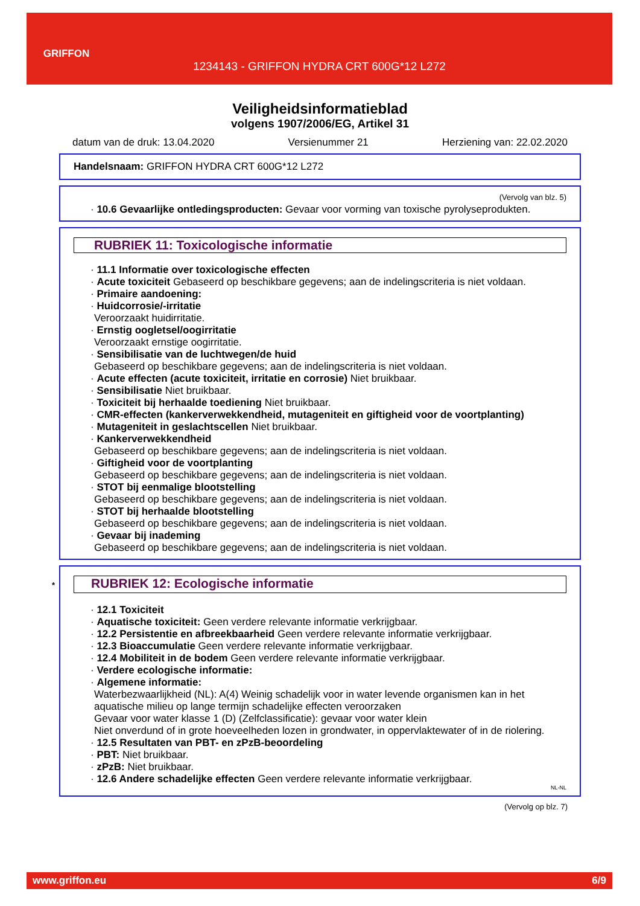GRIFFON
1234143 - GRIFFON HYDRA CRT 600G*12 L272
Veiligheidsinformatieblad
volgens 1907/2006/EG, Artikel 31
datum van de druk: 13.04.2020 Versienummer 21 Herziening van: 22.02.2020
Handelsnaam: GRIFFON HYDRA CRT 600G*12 L272
(Vervolg van blz. 5)
· 10.6 Gevaarlijke ontledingsproducten: Gevaar voor vorming van toxische pyrolyseprodukten.
RUBRIEK 11: Toxicologische informatie
· 11.1 Informatie over toxicologische effecten
· Acute toxiciteit Gebaseerd op beschikbare gegevens; aan de indelingscriteria is niet voldaan.
· Primaire aandoening:
· Huidcorrosie/-irritatie
Veroorzaakt huidirritatie.
· Ernstig oogletsel/oogirritatie
Veroorzaakt ernstige oogirritatie.
· Sensibilisatie van de luchtwegen/de huid
Gebaseerd op beschikbare gegevens; aan de indelingscriteria is niet voldaan.
· Acute effecten (acute toxiciteit, irritatie en corrosie) Niet bruikbaar.
· Sensibilisatie Niet bruikbaar.
· Toxiciteit bij herhaalde toediening Niet bruikbaar.
· CMR-effecten (kankerverwekkendheid, mutageniteit en giftigheid voor de voortplanting)
· Mutageniteit in geslachtscellen Niet bruikbaar.
· Kankerverwekkendheid
Gebaseerd op beschikbare gegevens; aan de indelingscriteria is niet voldaan.
· Giftigheid voor de voortplanting
Gebaseerd op beschikbare gegevens; aan de indelingscriteria is niet voldaan.
· STOT bij eenmalige blootstelling
Gebaseerd op beschikbare gegevens; aan de indelingscriteria is niet voldaan.
· STOT bij herhaalde blootstelling
Gebaseerd op beschikbare gegevens; aan de indelingscriteria is niet voldaan.
· Gevaar bij inademing
Gebaseerd op beschikbare gegevens; aan de indelingscriteria is niet voldaan.
* RUBRIEK 12: Ecologische informatie
· 12.1 Toxiciteit
· Aquatische toxiciteit: Geen verdere relevante informatie verkrijgbaar.
· 12.2 Persistentie en afbreekbaarheid Geen verdere relevante informatie verkrijgbaar.
· 12.3 Bioaccumulatie Geen verdere relevante informatie verkrijgbaar.
· 12.4 Mobiliteit in de bodem Geen verdere relevante informatie verkrijgbaar.
· Verdere ecologische informatie:
· Algemene informatie:
Waterbezwaarlijkheid (NL): A(4) Weinig schadelijk voor in water levende organismen kan in het aquatische milieu op lange termijn schadelijke effecten veroorzaken
Gevaar voor water klasse 1 (D) (Zelfclassificatie): gevaar voor water klein
Niet onverdund of in grote hoeveelheden lozen in grondwater, in oppervlaktewater of in de riolering.
· 12.5 Resultaten van PBT- en zPzB-beoordeling
· PBT: Niet bruikbaar.
· zPzB: Niet bruikbaar.
· 12.6 Andere schadelijke effecten Geen verdere relevante informatie verkrijgbaar.
NL-NL
(Vervolg op blz. 7)
www.griffon.eu 6/9